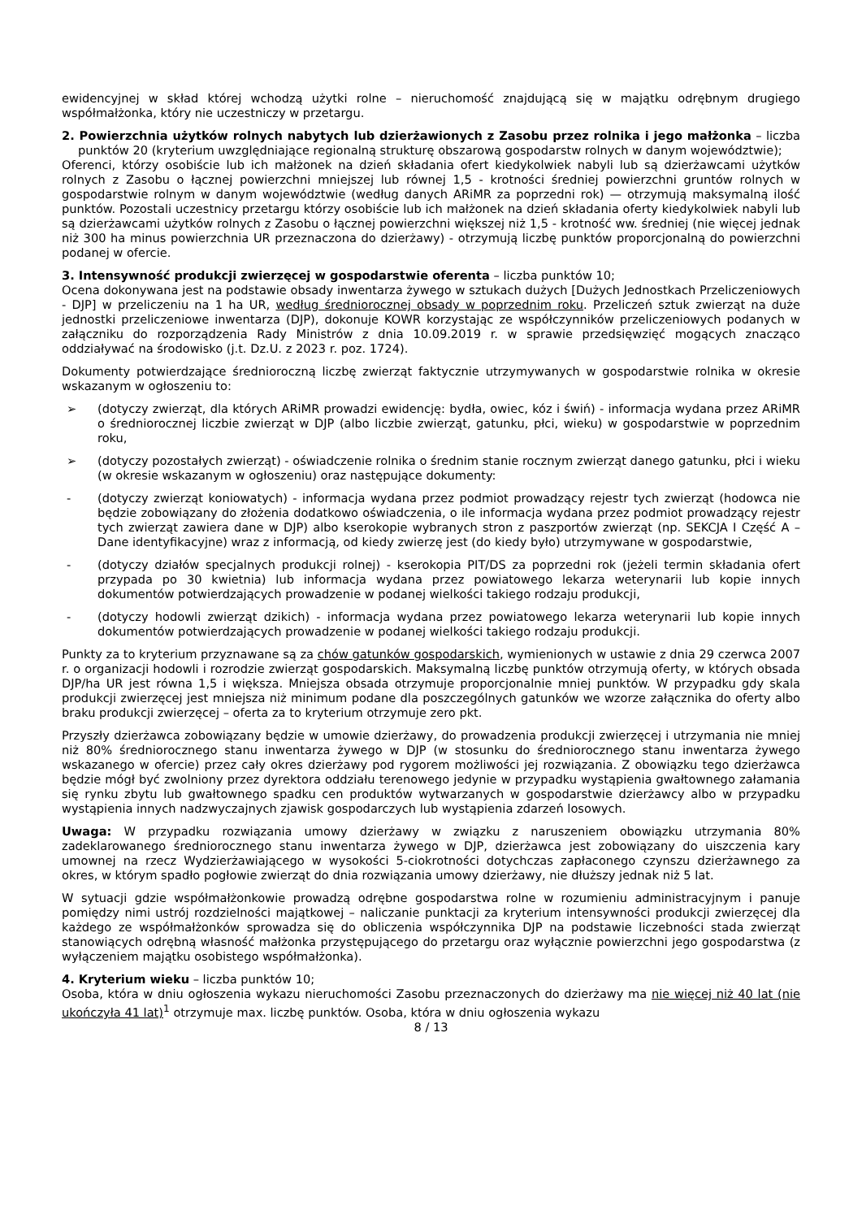ewidencyjnej w skład której wchodzą użytki rolne – nieruchomość znajdującą się w majątku odrębnym drugiego współmałżonka, który nie uczestniczy w przetargu.
2. Powierzchnia użytków rolnych nabytych lub dzierżawionych z Zasobu przez rolnika i jego małżonka – liczba punktów 20 (kryterium uwzględniające regionalną strukturę obszarową gospodarstw rolnych w danym województwie);
Oferenci, którzy osobiście lub ich małżonek na dzień składania ofert kiedykolwiek nabyli lub są dzierżawcami użytków rolnych z Zasobu o łącznej powierzchni mniejszej lub równej 1,5 - krotności średniej powierzchni gruntów rolnych w gospodarstwie rolnym w danym województwie (według danych ARiMR za poprzedni rok) — otrzymują maksymalną ilość punktów. Pozostali uczestnicy przetargu którzy osobiście lub ich małżonek na dzień składania oferty kiedykolwiek nabyli lub są dzierżawcami użytków rolnych z Zasobu o łącznej powierzchni większej niż 1,5 - krotność ww. średniej (nie więcej jednak niż 300 ha minus powierzchnia UR przeznaczona do dzierżawy) - otrzymują liczbę punktów proporcjonalną do powierzchni podanej w ofercie.
3. Intensywność produkcji zwierzęcej w gospodarstwie oferenta – liczba punktów 10;
Ocena dokonywana jest na podstawie obsady inwentarza żywego w sztukach dużych [Dużych Jednostkach Przeliczeniowych - DJP] w przeliczeniu na 1 ha UR, według średniorocznej obsady w poprzednim roku. Przeliczeń sztuk zwierząt na duże jednostki przeliczeniowe inwentarza (DJP), dokonuje KOWR korzystając ze współczynników przeliczeniowych podanych w załączniku do rozporządzenia Rady Ministrów z dnia 10.09.2019 r. w sprawie przedsięwzięć mogących znacząco oddziaływać na środowisko (j.t. Dz.U. z 2023 r. poz. 1724).
Dokumenty potwierdzające średnioroczną liczbę zwierząt faktycznie utrzymywanych w gospodarstwie rolnika w okresie wskazanym w ogłoszeniu to:
➢ (dotyczy zwierząt, dla których ARiMR prowadzi ewidencję: bydła, owiec, kóz i świń) - informacja wydana przez ARiMR o średniorocznej liczbie zwierząt w DJP (albo liczbie zwierząt, gatunku, płci, wieku) w gospodarstwie w poprzednim roku,
➢ (dotyczy pozostałych zwierząt) - oświadczenie rolnika o średnim stanie rocznym zwierząt danego gatunku, płci i wieku (w okresie wskazanym w ogłoszeniu) oraz następujące dokumenty:
- (dotyczy zwierząt koniowatych) - informacja wydana przez podmiot prowadzący rejestr tych zwierząt (hodowca nie będzie zobowiązany do złożenia dodatkowo oświadczenia, o ile informacja wydana przez podmiot prowadzący rejestr tych zwierząt zawiera dane w DJP) albo kserokopie wybranych stron z paszportów zwierząt (np. SEKCJA I Część A – Dane identyfikacyjne) wraz z informacją, od kiedy zwierzę jest (do kiedy było) utrzymywane w gospodarstwie,
- (dotyczy działów specjalnych produkcji rolnej) - kserokopia PIT/DS za poprzedni rok (jeżeli termin składania ofert przypada po 30 kwietnia) lub informacja wydana przez powiatowego lekarza weterynarii lub kopie innych dokumentów potwierdzających prowadzenie w podanej wielkości takiego rodzaju produkcji,
- (dotyczy hodowli zwierząt dzikich) - informacja wydana przez powiatowego lekarza weterynarii lub kopie innych dokumentów potwierdzających prowadzenie w podanej wielkości takiego rodzaju produkcji.
Punkty za to kryterium przyznawane są za chów gatunków gospodarskich, wymienionych w ustawie z dnia 29 czerwca 2007 r. o organizacji hodowli i rozrodzie zwierząt gospodarskich. Maksymalną liczbę punktów otrzymują oferty, w których obsada DJP/ha UR jest równa 1,5 i większa. Mniejsza obsada otrzymuje proporcjonalnie mniej punktów. W przypadku gdy skala produkcji zwierzęcej jest mniejsza niż minimum podane dla poszczególnych gatunków we wzorze załącznika do oferty albo braku produkcji zwierzęcej – oferta za to kryterium otrzymuje zero pkt.
Przyszły dzierżawca zobowiązany będzie w umowie dzierżawy, do prowadzenia produkcji zwierzęcej i utrzymania nie mniej niż 80% średniorocznego stanu inwentarza żywego w DJP (w stosunku do średniorocznego stanu inwentarza żywego wskazanego w ofercie) przez cały okres dzierżawy pod rygorem możliwości jej rozwiązania. Z obowiązku tego dzierżawca będzie mógł być zwolniony przez dyrektora oddziału terenowego jedynie w przypadku wystąpienia gwałtownego załamania się rynku zbytu lub gwałtownego spadku cen produktów wytwarzanych w gospodarstwie dzierżawcy albo w przypadku wystąpienia innych nadzwyczajnych zjawisk gospodarczych lub wystąpienia zdarzeń losowych.
Uwaga: W przypadku rozwiązania umowy dzierżawy w związku z naruszeniem obowiązku utrzymania 80% zadeklarowanego średniorocznego stanu inwentarza żywego w DJP, dzierżawca jest zobowiązany do uiszczenia kary umownej na rzecz Wydzierżawiającego w wysokości 5-ciokrotności dotychczas zapłaconego czynszu dzierżawnego za okres, w którym spadło pogłowie zwierząt do dnia rozwiązania umowy dzierżawy, nie dłuższy jednak niż 5 lat.
W sytuacji gdzie współmałżonkowie prowadzą odrębne gospodarstwa rolne w rozumieniu administracyjnym i panuje pomiędzy nimi ustrój rozdzielności majątkowej – naliczanie punktacji za kryterium intensywności produkcji zwierzęcej dla każdego ze współmałżonków sprowadza się do obliczenia współczynnika DJP na podstawie liczebności stada zwierząt stanowiących odrębną własność małżonka przystępującego do przetargu oraz wyłącznie powierzchni jego gospodarstwa (z wyłączeniem majątku osobistego współmałżonka).
4. Kryterium wieku – liczba punktów 10;
Osoba, która w dniu ogłoszenia wykazu nieruchomości Zasobu przeznaczonych do dzierżawy ma nie więcej niż 40 lat (nie ukończyła 41 lat)<sup>1</sup> otrzymuje max. liczbę punktów. Osoba, która w dniu ogłoszenia wykazu
8 / 13